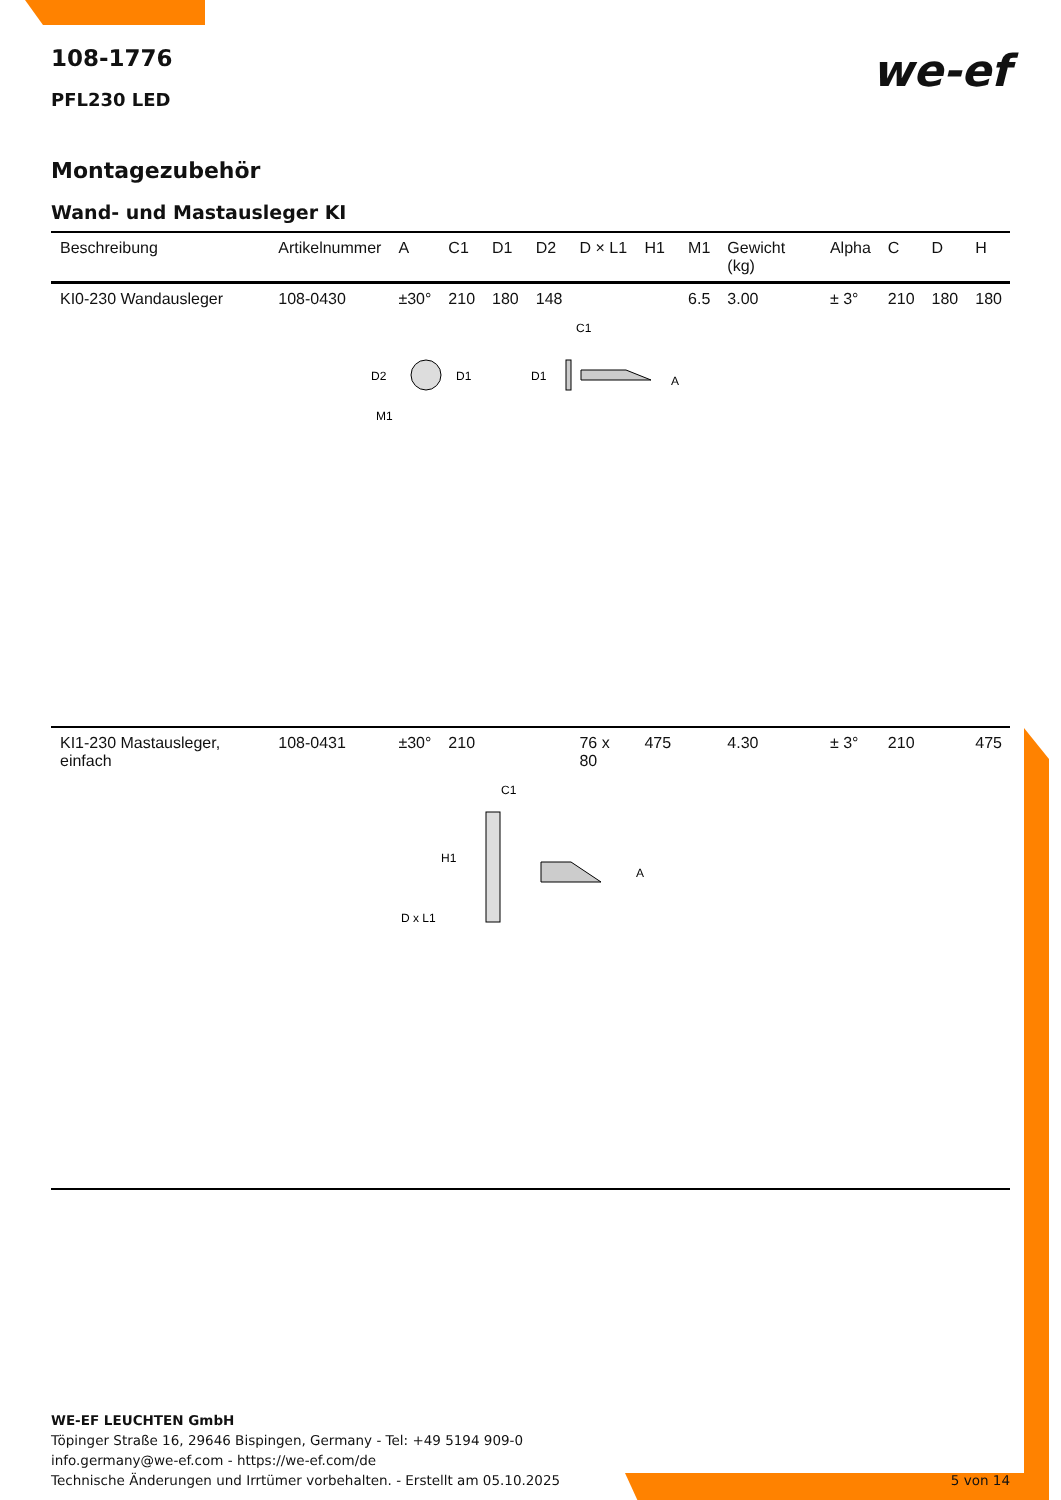we-ef
108-1776
PFL230 LED
Montagezubehör
Wand- und Mastausleger KI
| Beschreibung | Artikelnummer | A | C1 | D1 | D2 | D × L1 | H1 | M1 | Gewicht (kg) | Alpha | C | D | H |
| --- | --- | --- | --- | --- | --- | --- | --- | --- | --- | --- | --- | --- | --- |
| KI0-230 Wandausleger | 108-0430 | ±30° | 210 | 180 | 148 | | | 6.5 | 3.00 | ± 3° | 210 | 180 | 180 |
| D2 D1 M1 D1 C1 A | | | | | | | | | | | | | |
| KI1-230 Mastausleger, einfach | 108-0431 | ±30° | 210 | | | 76 x 80 | 475 | | 4.30 | ± 3° | 210 | | 475 |
| C1 H1 A D x L1 | | | | | | | | | | | | | |
WE-EF LEUCHTEN GmbH
Töpinger Straße 16, 29646 Bispingen, Germany - Tel: +49 5194 909-0
info.germany@we-ef.com - https://we-ef.com/de
Technische Änderungen und Irrtümer vorbehalten. - Erstellt am 05.10.2025 5 von 14